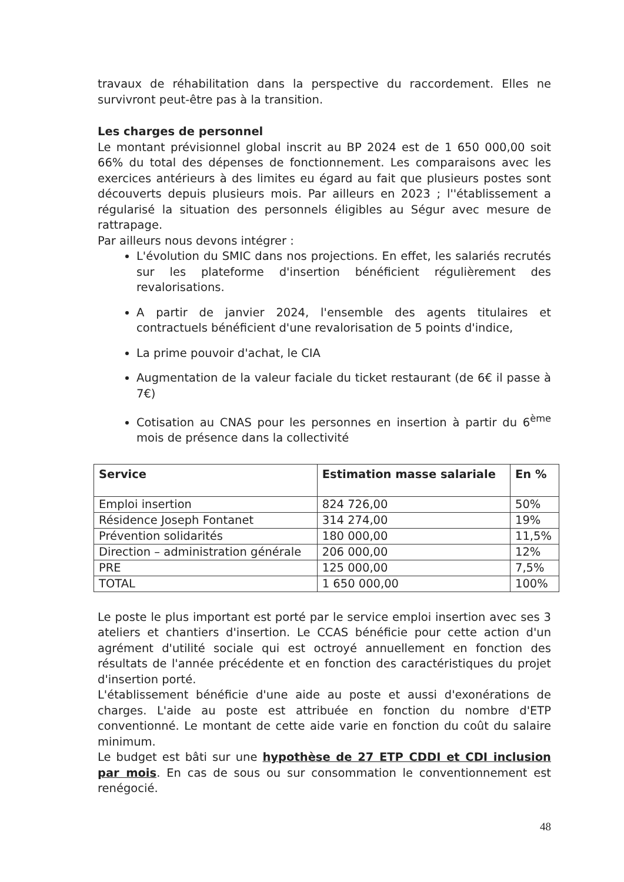travaux de réhabilitation dans la perspective du raccordement. Elles ne survivront peut-être pas à la transition.
Les charges de personnel
Le montant prévisionnel global inscrit au BP 2024 est de 1 650 000,00 soit 66% du total des dépenses de fonctionnement. Les comparaisons avec les exercices antérieurs à des limites eu égard au fait que plusieurs postes sont découverts depuis plusieurs mois. Par ailleurs en 2023 ; l''établissement a régularisé la situation des personnels éligibles au Ségur avec mesure de rattrapage.
Par ailleurs nous devons intégrer :
L'évolution du SMIC dans nos projections. En effet, les salariés recrutés sur les plateforme d'insertion bénéficient régulièrement des revalorisations.
A partir de janvier 2024, l'ensemble des agents titulaires et contractuels bénéficient d'une revalorisation de 5 points d'indice,
La prime pouvoir d'achat, le CIA
Augmentation de la valeur faciale du ticket restaurant (de 6€ il passe à 7€)
Cotisation au CNAS pour les personnes en insertion à partir du 6<sup>ème</sup> mois de présence dans la collectivité
| Service | Estimation masse salariale | En % |
| --- | --- | --- |
| Emploi insertion | 824 726,00 | 50% |
| Résidence Joseph Fontanet | 314 274,00 | 19% |
| Prévention solidarités | 180 000,00 | 11,5% |
| Direction – administration générale | 206 000,00 | 12% |
| PRE | 125 000,00 | 7,5% |
| TOTAL | 1 650 000,00 | 100% |
Le poste le plus important est porté par le service emploi insertion avec ses 3 ateliers et chantiers d'insertion. Le CCAS bénéficie pour cette action d'un agrément d'utilité sociale qui est octroyé annuellement en fonction des résultats de l'année précédente et en fonction des caractéristiques du projet d'insertion porté.
L'établissement bénéficie d'une aide au poste et aussi d'exonérations de charges. L'aide au poste est attribuée en fonction du nombre d'ETP conventionné. Le montant de cette aide varie en fonction du coût du salaire minimum.
Le budget est bâti sur une hypothèse de 27 ETP CDDI et CDI inclusion par mois. En cas de sous ou sur consommation le conventionnement est renégocié.
48